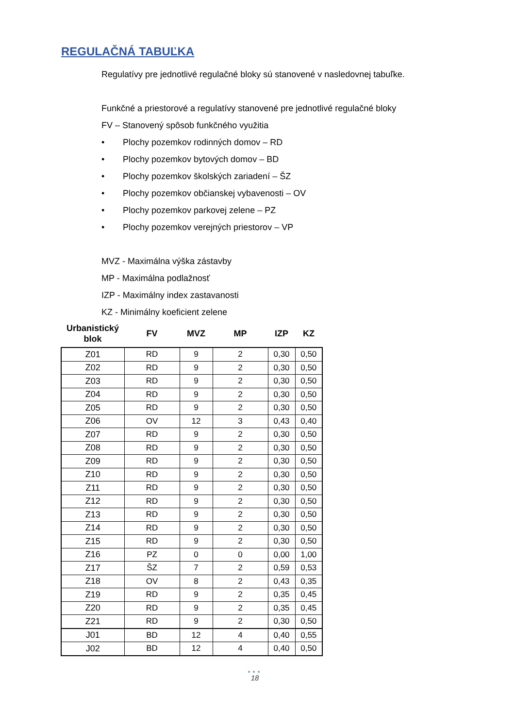REGULAČNÁ TABUĽKA
Regulatívy pre jednotlivé regulačné bloky sú stanovené v nasledovnej tabuľke.
Funkčné a priestorové a regulatívy stanovené pre jednotlivé regulačné bloky
FV – Stanovený spôsob funkčného využitia
• Plochy pozemkov rodinných domov – RD
• Plochy pozemkov bytových domov – BD
• Plochy pozemkov školských zariadení – ŠZ
• Plochy pozemkov občianskej vybavenosti – OV
• Plochy pozemkov parkovej zelene – PZ
• Plochy pozemkov verejných priestorov – VP
MVZ - Maximálna výška zástavby
MP - Maximálna podlažnosť
IZP - Maximálny index zastavanosti
KZ - Minimálny koeficient zelene
| Urbanistický blok | FV | MVZ | MP | IZP | KZ |
| --- | --- | --- | --- | --- | --- |
| Z01 | RD | 9 | 2 | 0,30 | 0,50 |
| Z02 | RD | 9 | 2 | 0,30 | 0,50 |
| Z03 | RD | 9 | 2 | 0,30 | 0,50 |
| Z04 | RD | 9 | 2 | 0,30 | 0,50 |
| Z05 | RD | 9 | 2 | 0,30 | 0,50 |
| Z06 | OV | 12 | 3 | 0,43 | 0,40 |
| Z07 | RD | 9 | 2 | 0,30 | 0,50 |
| Z08 | RD | 9 | 2 | 0,30 | 0,50 |
| Z09 | RD | 9 | 2 | 0,30 | 0,50 |
| Z10 | RD | 9 | 2 | 0,30 | 0,50 |
| Z11 | RD | 9 | 2 | 0,30 | 0,50 |
| Z12 | RD | 9 | 2 | 0,30 | 0,50 |
| Z13 | RD | 9 | 2 | 0,30 | 0,50 |
| Z14 | RD | 9 | 2 | 0,30 | 0,50 |
| Z15 | RD | 9 | 2 | 0,30 | 0,50 |
| Z16 | PZ | 0 | 0 | 0,00 | 1,00 |
| Z17 | ŠZ | 7 | 2 | 0,59 | 0,53 |
| Z18 | OV | 8 | 2 | 0,43 | 0,35 |
| Z19 | RD | 9 | 2 | 0,35 | 0,45 |
| Z20 | RD | 9 | 2 | 0,35 | 0,45 |
| Z21 | RD | 9 | 2 | 0,30 | 0,50 |
| J01 | BD | 12 | 4 | 0,40 | 0,55 |
| J02 | BD | 12 | 4 | 0,40 | 0,50 |
●●●
18